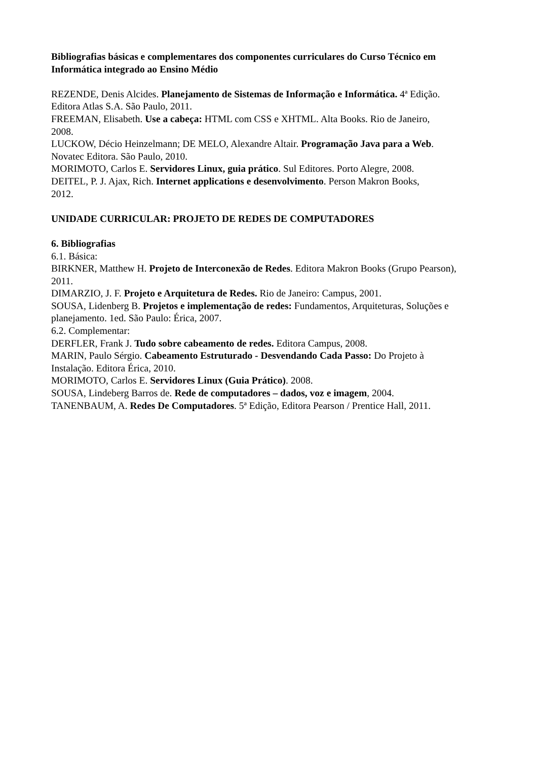Bibliografias básicas e complementares dos componentes curriculares do Curso Técnico em Informática integrado ao Ensino Médio
REZENDE, Denis Alcides. Planejamento de Sistemas de Informação e Informática. 4ª Edição. Editora Atlas S.A. São Paulo, 2011.
FREEMAN, Elisabeth. Use a cabeça: HTML com CSS e XHTML. Alta Books. Rio de Janeiro, 2008.
LUCKOW, Décio Heinzelmann; DE MELO, Alexandre Altair. Programação Java para a Web. Novatec Editora. São Paulo, 2010.
MORIMOTO, Carlos E. Servidores Linux, guia prático. Sul Editores. Porto Alegre, 2008.
DEITEL, P. J. Ajax, Rich. Internet applications e desenvolvimento. Person Makron Books, 2012.
UNIDADE CURRICULAR: PROJETO DE REDES DE COMPUTADORES
6. Bibliografias
6.1. Básica:
BIRKNER, Matthew H. Projeto de Interconexão de Redes. Editora Makron Books (Grupo Pearson), 2011.
DIMARZIO, J. F. Projeto e Arquitetura de Redes. Rio de Janeiro: Campus, 2001.
SOUSA, Lidenberg B. Projetos e implementação de redes: Fundamentos, Arquiteturas, Soluções e planejamento. 1ed. São Paulo: Érica, 2007.
6.2. Complementar:
DERFLER, Frank J. Tudo sobre cabeamento de redes. Editora Campus, 2008.
MARIN, Paulo Sérgio. Cabeamento Estruturado - Desvendando Cada Passo: Do Projeto à Instalação. Editora Érica, 2010.
MORIMOTO, Carlos E. Servidores Linux (Guia Prático). 2008.
SOUSA, Lindeberg Barros de. Rede de computadores – dados, voz e imagem, 2004.
TANENBAUM, A. Redes De Computadores. 5ª Edição, Editora Pearson / Prentice Hall, 2011.